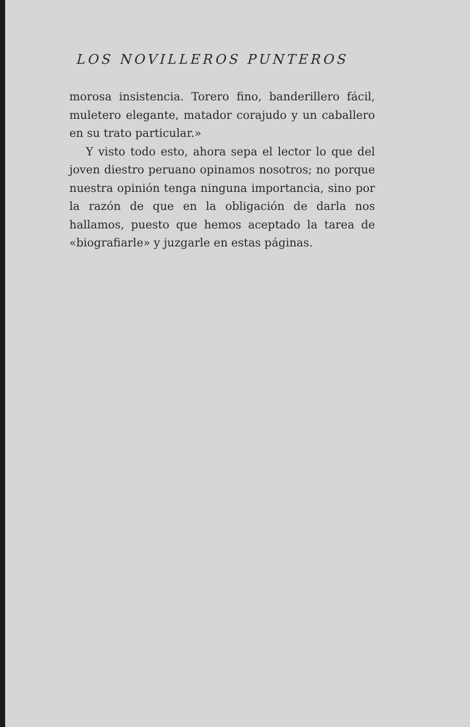LOS NOVILLEROS PUNTEROS
morosa insistencia. Torero fino, banderillero fácil, muletero elegante, matador corajudo y un caballero en su trato particular.»
Y visto todo esto, ahora sepa el lector lo que del joven diestro peruano opinamos nosotros; no porque nuestra opinión tenga ninguna importancia, sino por la razón de que en la obligación de darla nos hallamos, puesto que hemos aceptado la tarea de «biografiarle» y juzgarle en estas páginas.